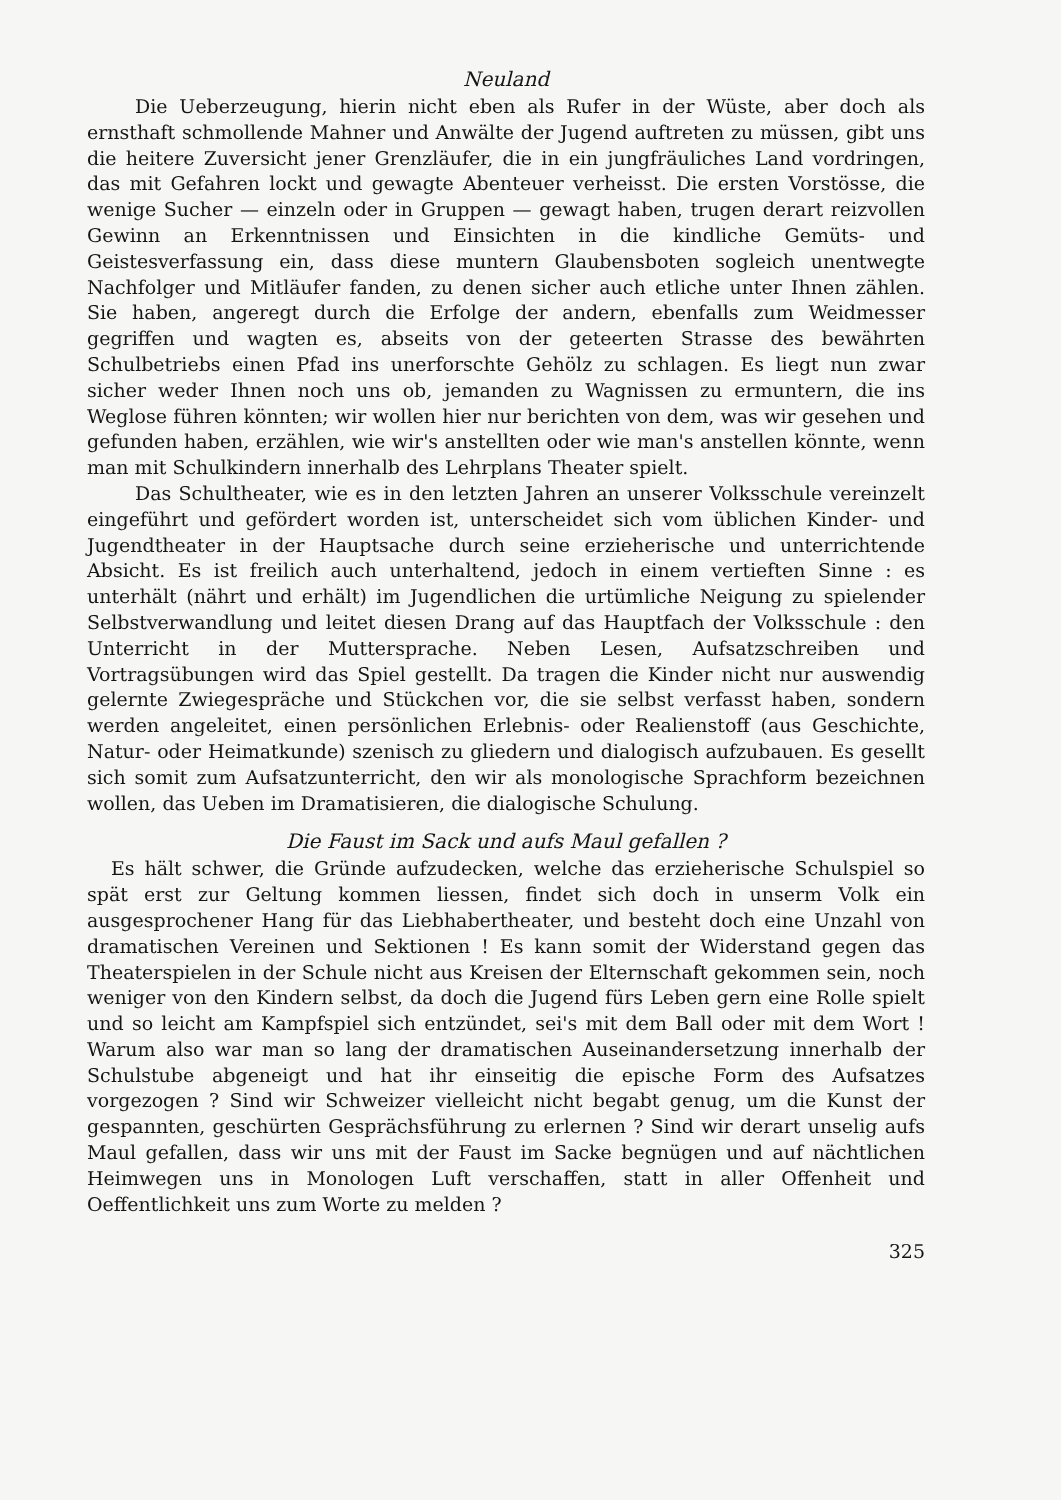Neuland
Die Ueberzeugung, hierin nicht eben als Rufer in der Wüste, aber doch als ernsthaft schmollende Mahner und Anwälte der Jugend auftreten zu müssen, gibt uns die heitere Zuversicht jener Grenzläufer, die in ein jungfräuliches Land vordringen, das mit Gefahren lockt und gewagte Abenteuer verheisst. Die ersten Vorstösse, die wenige Sucher — einzeln oder in Gruppen — gewagt haben, trugen derart reizvollen Gewinn an Erkenntnissen und Einsichten in die kindliche Gemüts- und Geistesverfassung ein, dass diese muntern Glaubensboten sogleich unentwegte Nachfolger und Mitläufer fanden, zu denen sicher auch etliche unter Ihnen zählen. Sie haben, angeregt durch die Erfolge der andern, ebenfalls zum Weidmesser gegriffen und wagten es, abseits von der geteerten Strasse des bewährten Schulbetriebs einen Pfad ins unerforschte Gehölz zu schlagen. Es liegt nun zwar sicher weder Ihnen noch uns ob, jemanden zu Wagnissen zu ermuntern, die ins Weglose führen könnten; wir wollen hier nur berichten von dem, was wir gesehen und gefunden haben, erzählen, wie wir's anstellten oder wie man's anstellen könnte, wenn man mit Schulkindern innerhalb des Lehrplans Theater spielt.
Das Schultheater, wie es in den letzten Jahren an unserer Volksschule vereinzelt eingeführt und gefördert worden ist, unterscheidet sich vom üblichen Kinder- und Jugendtheater in der Hauptsache durch seine erzieherische und unterrichtende Absicht. Es ist freilich auch unterhaltend, jedoch in einem vertieften Sinne : es unterhält (nährt und erhält) im Jugendlichen die urtümliche Neigung zu spielender Selbstverwandlung und leitet diesen Drang auf das Hauptfach der Volksschule : den Unterricht in der Muttersprache. Neben Lesen, Aufsatzschreiben und Vortragsübungen wird das Spiel gestellt. Da tragen die Kinder nicht nur auswendig gelernte Zwiegespräche und Stückchen vor, die sie selbst verfasst haben, sondern werden angeleitet, einen persönlichen Erlebnis- oder Realienstoff (aus Geschichte, Natur- oder Heimatkunde) szenisch zu gliedern und dialogisch aufzubauen. Es gesellt sich somit zum Aufsatzunterricht, den wir als monologische Sprachform bezeichnen wollen, das Ueben im Dramatisieren, die dialogische Schulung.
Die Faust im Sack und aufs Maul gefallen ?
Es hält schwer, die Gründe aufzudecken, welche das erzieherische Schulspiel so spät erst zur Geltung kommen liessen, findet sich doch in unserm Volk ein ausgesprochener Hang für das Liebhabertheater, und besteht doch eine Unzahl von dramatischen Vereinen und Sektionen ! Es kann somit der Widerstand gegen das Theaterspielen in der Schule nicht aus Kreisen der Elternschaft gekommen sein, noch weniger von den Kindern selbst, da doch die Jugend fürs Leben gern eine Rolle spielt und so leicht am Kampfspiel sich entzündet, sei's mit dem Ball oder mit dem Wort ! Warum also war man so lang der dramatischen Auseinandersetzung innerhalb der Schulstube abgeneigt und hat ihr einseitig die epische Form des Aufsatzes vorgezogen ? Sind wir Schweizer vielleicht nicht begabt genug, um die Kunst der gespannten, geschürten Gesprächsführung zu erlernen ? Sind wir derart unselig aufs Maul gefallen, dass wir uns mit der Faust im Sacke begnügen und auf nächtlichen Heimwegen uns in Monologen Luft verschaffen, statt in aller Offenheit und Oeffentlichkeit uns zum Worte zu melden ?
325